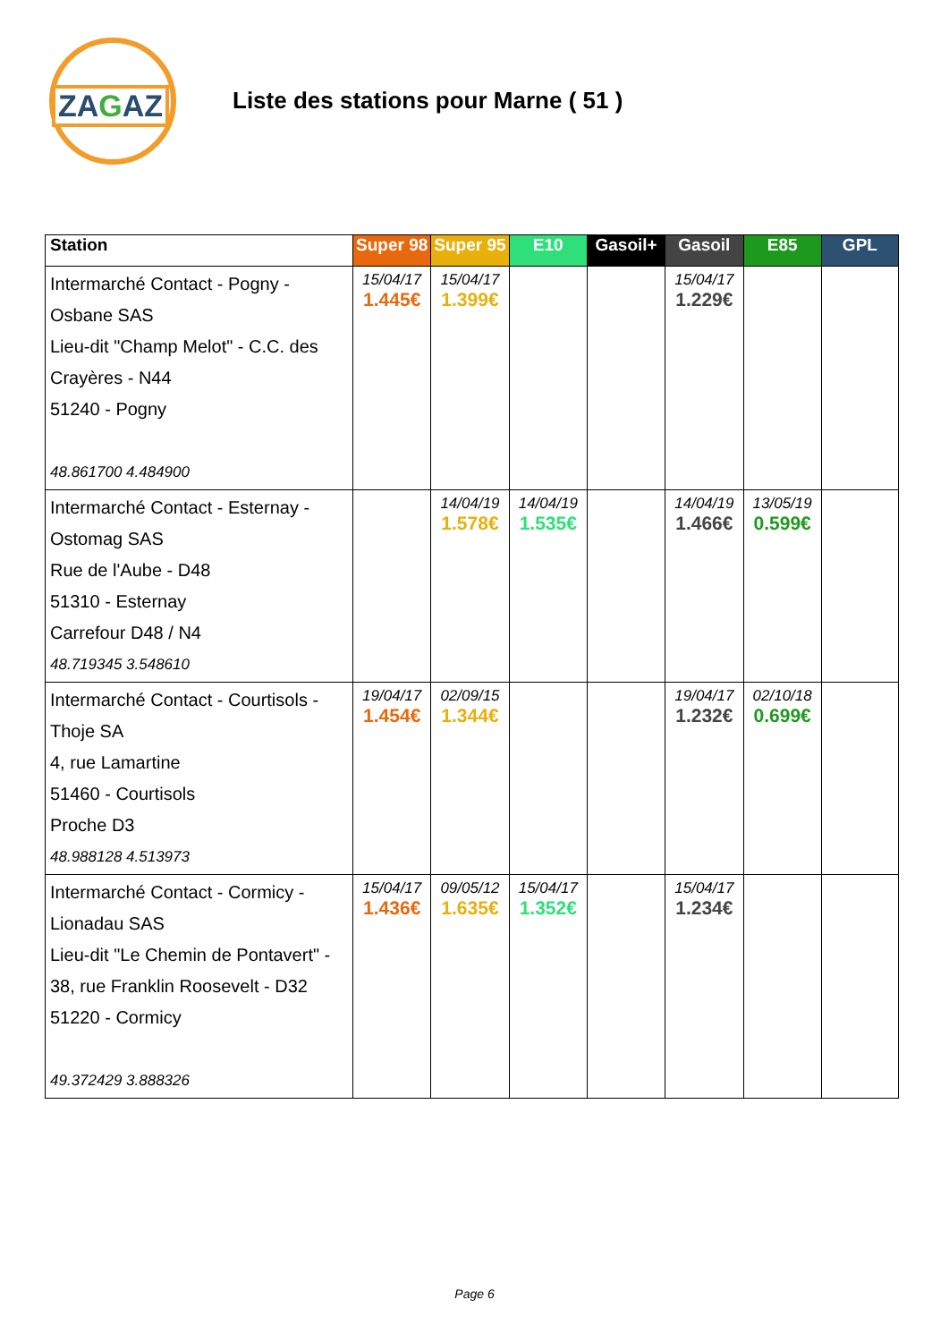ZAGAZ
Liste des stations pour Marne ( 51 )
| Station | Super 98 | Super 95 | E10 | Gasoil+ | Gasoil | E85 | GPL |
| --- | --- | --- | --- | --- | --- | --- | --- |
| Intermarché Contact - Pogny - Osbane SAS Lieu-dit "Champ Melot" - C.C. des Crayères - N44 51240 - Pogny 48.861700 4.484900 | 15/04/17 1.445€ | 15/04/17 1.399€ | | | 15/04/17 1.229€ | | |
| Intermarché Contact - Esternay - Ostomag SAS Rue de l'Aube - D48 51310 - Esternay Carrefour D48 / N4 48.719345 3.548610 | | 14/04/19 1.578€ | 14/04/19 1.535€ | | 14/04/19 1.466€ | 13/05/19 0.599€ | |
| Intermarché Contact - Courtisols - Thoje SA 4, rue Lamartine 51460 - Courtisols Proche D3 48.988128 4.513973 | 19/04/17 1.454€ | 02/09/15 1.344€ | | | 19/04/17 1.232€ | 02/10/18 0.699€ | |
| Intermarché Contact - Cormicy - Lionadau SAS Lieu-dit "Le Chemin de Pontavert" - 38, rue Franklin Roosevelt - D32 51220 - Cormicy 49.372429 3.888326 | 15/04/17 1.436€ | 09/05/12 1.635€ | 15/04/17 1.352€ | | 15/04/17 1.234€ | | |
Page 6